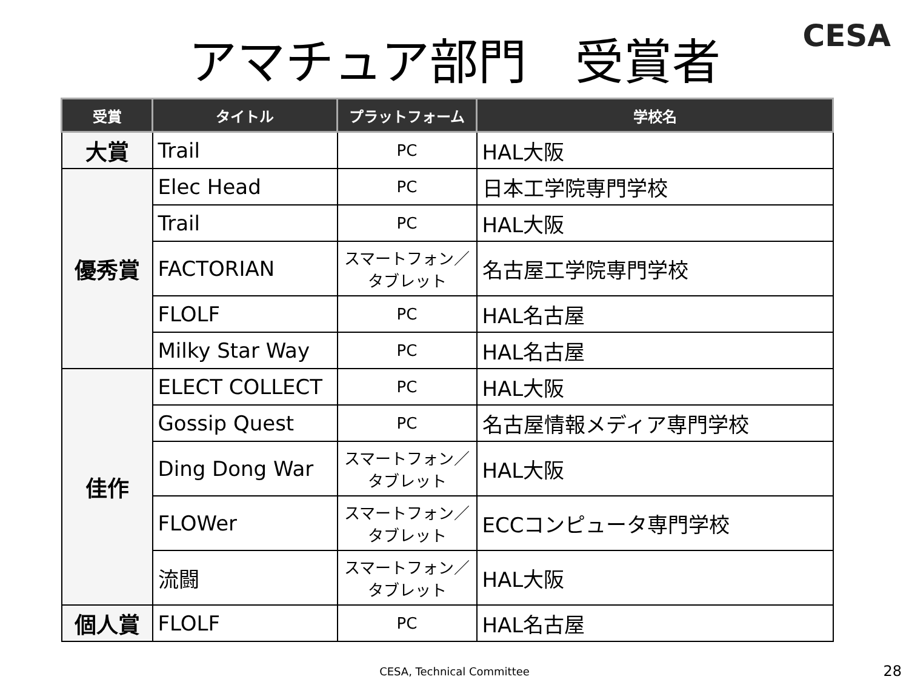アマチュア部門　受賞者
CESA
| 受賞 | タイトル | プラットフォーム | 学校名 |
| --- | --- | --- | --- |
| 大賞 | Trail | PC | HAL大阪 |
| 優秀賞 | Elec Head | PC | 日本工学院専門学校 |
| | Trail | PC | HAL大阪 |
| | FACTORIAN | スマートフォン／タブレット | 名古屋工学院専門学校 |
| | FLOLF | PC | HAL名古屋 |
| | Milky Star Way | PC | HAL名古屋 |
| 佳作 | ELECT COLLECT | PC | HAL大阪 |
| | Gossip Quest | PC | 名古屋情報メディア専門学校 |
| | Ding Dong War | スマートフォン／タブレット | HAL大阪 |
| | FLOWer | スマートフォン／タブレット | ECCコンピュータ専門学校 |
| | 流闘 | スマートフォン／タブレット | HAL大阪 |
| 個人賞 | FLOLF | PC | HAL名古屋 |
CESA, Technical Committee 28